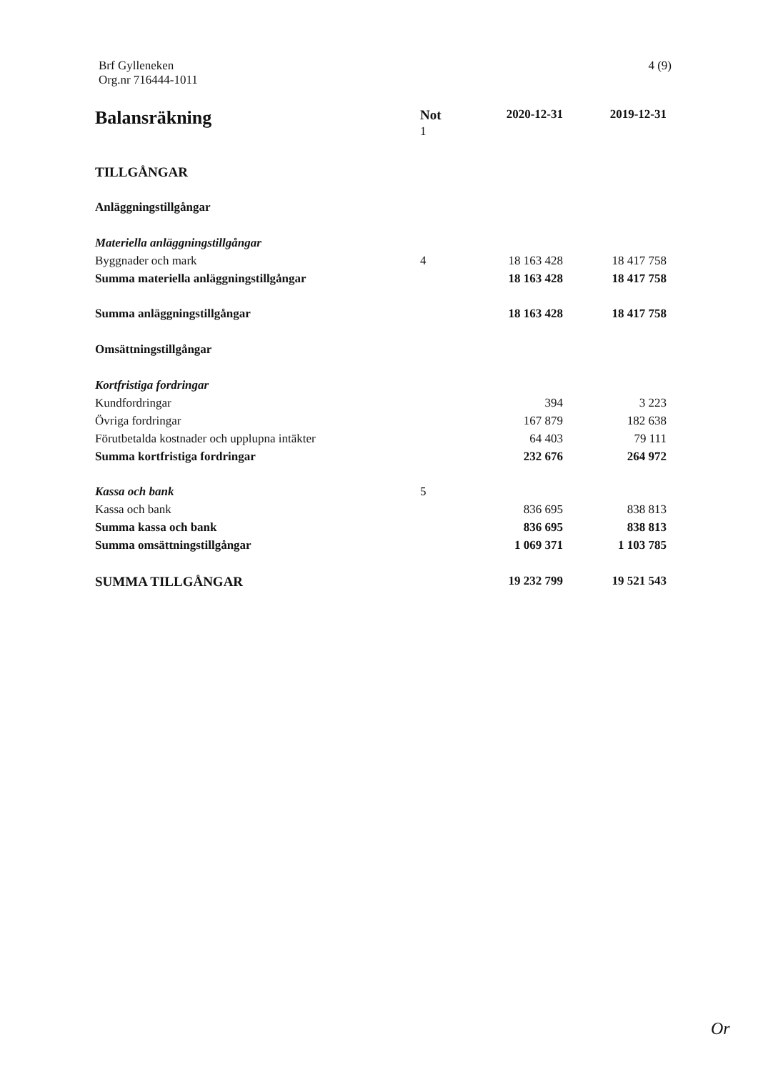Brf Gylleneken
Org.nr 716444-1011
4 (9)
| Balansräkning | Not 1 | 2020-12-31 | 2019-12-31 |
| --- | --- | --- | --- |
| TILLGÅNGAR | | | |
| Anläggningstillgångar | | | |
| Materiella anläggningstillgångar | | | |
| Byggnader och mark | 4 | 18 163 428 | 18 417 758 |
| Summa materiella anläggningstillgångar | | 18 163 428 | 18 417 758 |
| Summa anläggningstillgångar | | 18 163 428 | 18 417 758 |
| Omsättningstillgångar | | | |
| Kortfristiga fordringar | | | |
| Kundfordringar | | 394 | 3 223 |
| Övriga fordringar | | 167 879 | 182 638 |
| Förutbetalda kostnader och upplupna intäkter | | 64 403 | 79 111 |
| Summa kortfristiga fordringar | | 232 676 | 264 972 |
| Kassa och bank | 5 | | |
| Kassa och bank | | 836 695 | 838 813 |
| Summa kassa och bank | | 836 695 | 838 813 |
| Summa omsättningstillgångar | | 1 069 371 | 1 103 785 |
| SUMMA TILLGÅNGAR | | 19 232 799 | 19 521 543 |
Or